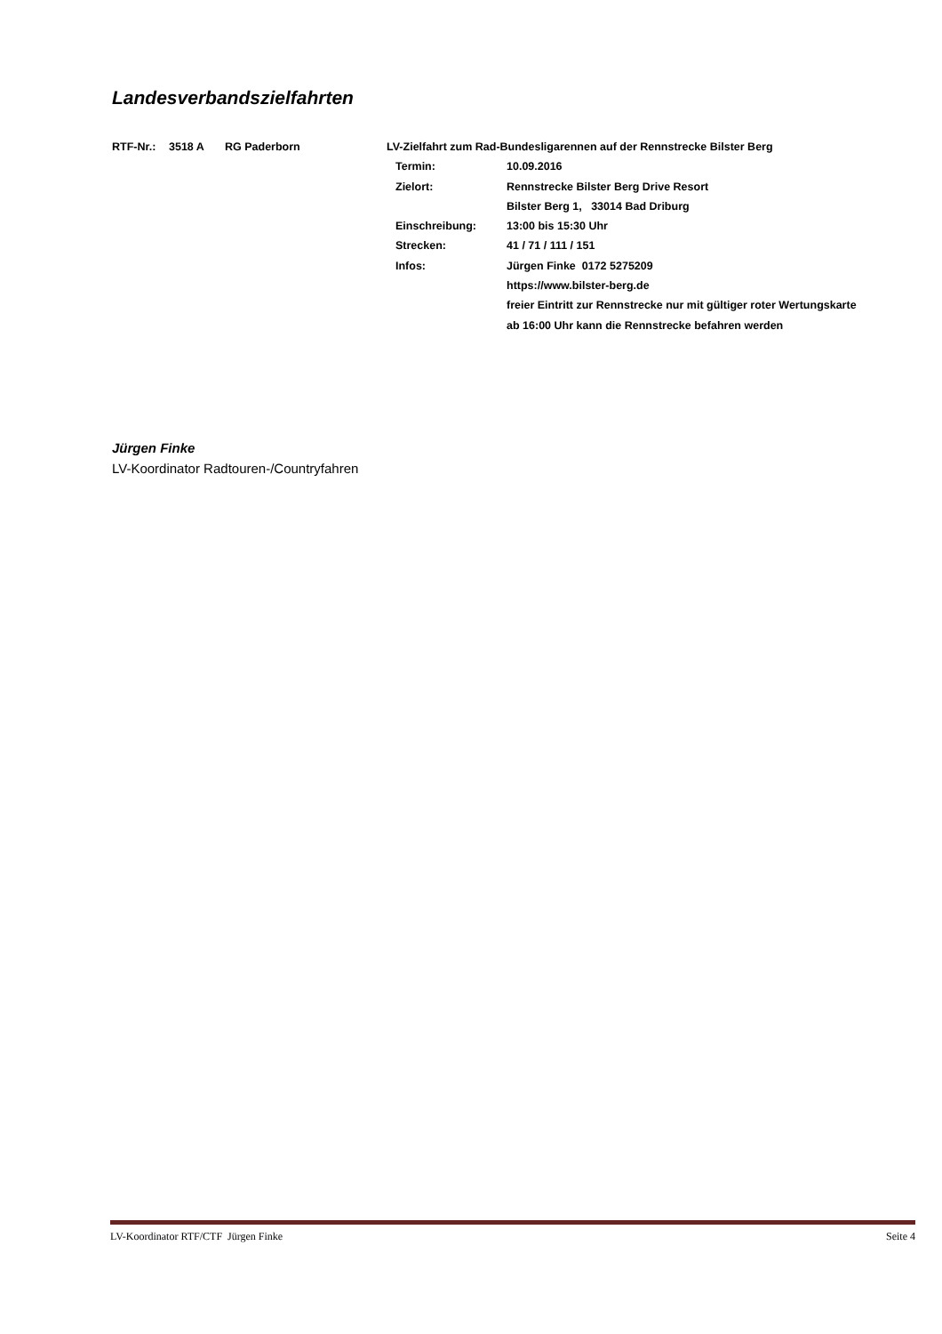Landesverbandszielfahrten
| RTF-Nr.: | 3518 A | RG Paderborn | LV-Zielfahrt zum Rad-Bundesligarennen auf der Rennstrecke Bilster Berg | |
| | | | Termin: | 10.09.2016 |
| | | | Zielort: | Rennstrecke Bilster Berg Drive Resort |
| | | | | Bilster Berg 1, 33014 Bad Driburg |
| | | | Einschreibung: | 13:00 bis 15:30 Uhr |
| | | | Strecken: | 41 / 71 / 111 / 151 |
| | | | Infos: | Jürgen Finke 0172 5275209 |
| | | | | https://www.bilster-berg.de |
| | | | | freier Eintritt zur Rennstrecke nur mit gültiger roter Wertungskarte |
| | | | | ab 16:00 Uhr kann die Rennstrecke befahren werden |
Jürgen Finke
LV-Koordinator Radtouren-/Countryfahren
LV-Koordinator RTF/CTF Jürgen Finke Seite 4